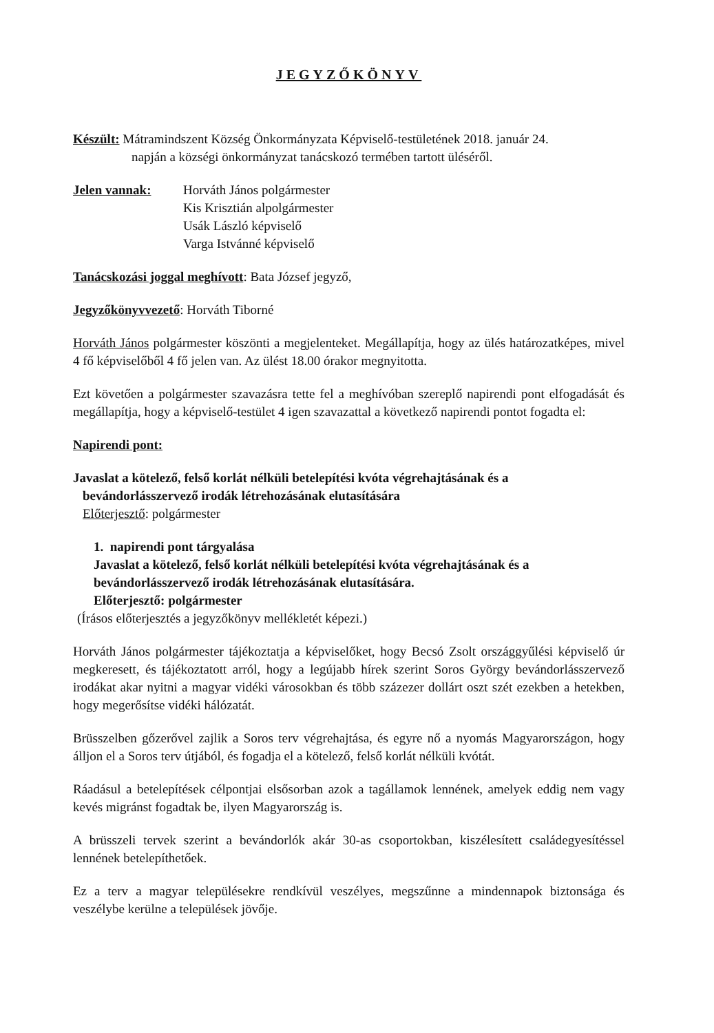JEGYZŐKÖNYV
Készült: Mátramindszent Község Önkormányzata Képviselő-testületének 2018. január 24.
napján a községi önkormányzat tanácskozó termében tartott üléséről.
Jelen vannak: Horváth János polgármester
Kis Krisztián alpolgármester
Usák László képviselő
Varga Istvánné képviselő
Tanácskozási joggal meghívott: Bata József jegyző,
Jegyzőkönyvvezető: Horváth Tiborné
Horváth János polgármester köszönti a megjelenteket. Megállapítja, hogy az ülés határozatképes, mivel 4 fő képviselőből 4 fő jelen van. Az ülést 18.00 órakor megnyitotta.
Ezt követően a polgármester szavazásra tette fel a meghívóban szereplő napirendi pont elfogadását és megállapítja, hogy a képviselő-testület 4 igen szavazattal a következő napirendi pontot fogadta el:
Napirendi pont:
Javaslat a kötelező, felső korlát nélküli betelepítési kvóta végrehajtásának és a
bevándorlásszervező irodák létrehozásának elutasítására
Előterjesztő: polgármester
1. napirendi pont tárgyalása
Javaslat a kötelező, felső korlát nélküli betelepítési kvóta végrehajtásának és a bevándorlásszervező irodák létrehozásának elutasítására.
Előterjesztő: polgármester
(Írásos előterjesztés a jegyzőkönyv mellékletét képezi.)
Horváth János polgármester tájékoztatja a képviselőket, hogy Becsó Zsolt országgyűlési képviselő úr megkeresett, és tájékoztatott arról, hogy a legújabb hírek szerint Soros György bevándorlásszervező irodákat akar nyitni a magyar vidéki városokban és több százezer dollárt oszt szét ezekben a hetekben, hogy megerősítse vidéki hálózatát.
Brüsszelben gőzerővel zajlik a Soros terv végrehajtása, és egyre nő a nyomás Magyarországon, hogy álljon el a Soros terv útjából, és fogadja el a kötelező, felső korlát nélküli kvótát.
Ráadásul a betelepítések célpontjai elsősorban azok a tagállamok lennének, amelyek eddig nem vagy kevés migránst fogadtak be, ilyen Magyarország is.
A brüsszeli tervek szerint a bevándorlók akár 30-as csoportokban, kiszélesített családegyesítéssel lennének betelepíthetőek.
Ez a terv a magyar településekre rendkívül veszélyes, megszűnne a mindennapok biztonsága és veszélybe kerülne a települések jövője.